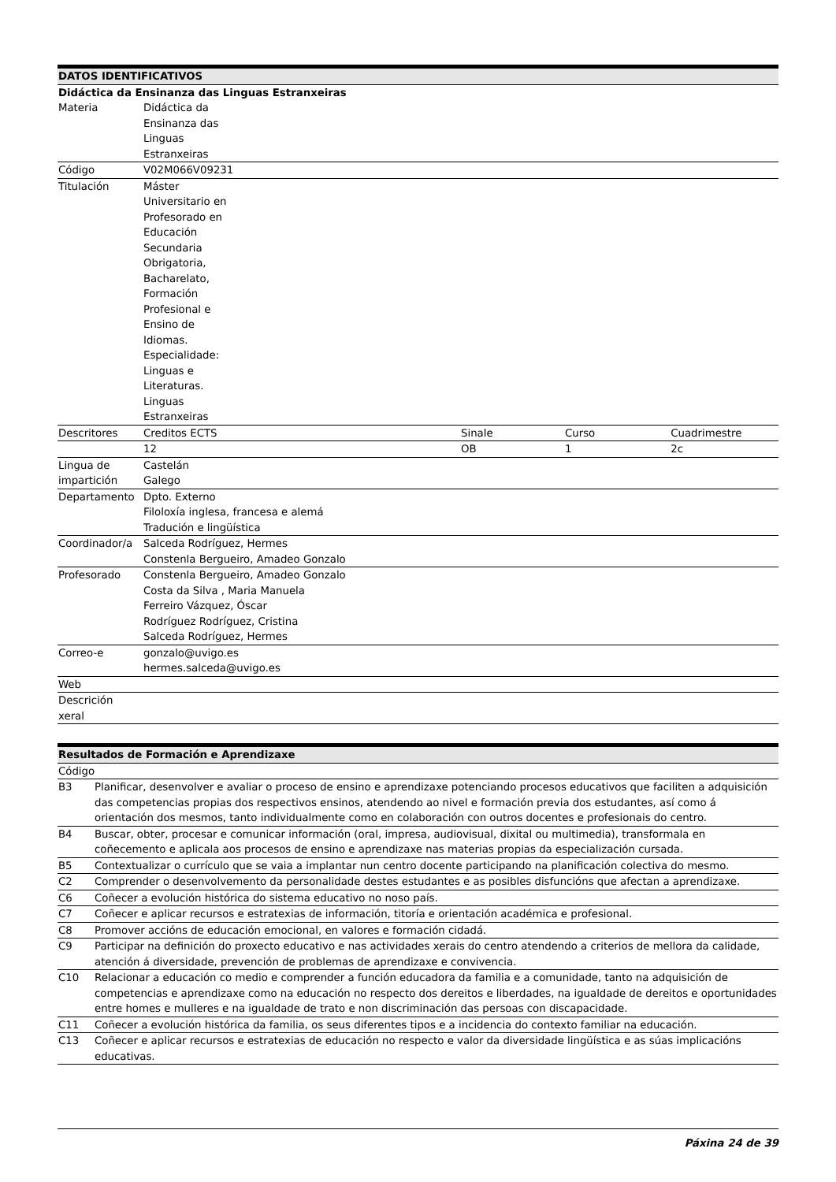| DATOS IDENTIFICATIVOS | | | | |
| --- | --- | --- | --- | --- |
| Didáctica da Ensinanza das Linguas Estranxeiras | | | | |
| Materia | Didáctica da Ensinanza das Linguas Estranxeiras | | | |
| Código | V02M066V09231 | | | |
| Titulación | Máster Universitario en Profesorado en Educación Secundaria Obrigatoria, Bacharelato, Formación Profesional e Ensino de Idiomas. Especialidade: Linguas e Literaturas. Linguas Estranxeiras | | | |
| Descritores | Creditos ECTS | | Sinale | Curso Cuadrimestre |
| | 12 | | OB | 1 2c |
| Lingua de impartición | Castelán Galego | | | |
| Departamento | Dpto. Externo Filoloxía inglesa, francesa e alemá Tradución e lingüística | | | |
| Coordinador/a | Salceda Rodríguez, Hermes Constenla Bergueiro, Amadeo Gonzalo | | | |
| Profesorado | Constenla Bergueiro, Amadeo Gonzalo Costa da Silva , Maria Manuela Ferreiro Vázquez, Óscar Rodríguez Rodríguez, Cristina Salceda Rodríguez, Hermes | | | |
| Correo-e | gonzalo@uvigo.es hermes.salceda@uvigo.es | | | |
| Web | | | | |
| Descrición xeral | | | | |
| Resultados de Formación e Aprendizaxe | |
| --- | --- |
| Código | |
| B3 | Planificar, desenvolver e avaliar o proceso de ensino e aprendizaxe potenciando procesos educativos que faciliten a adquisición das competencias propias dos respectivos ensinos, atendendo ao nivel e formación previa dos estudantes, así como á orientación dos mesmos, tanto individualmente como en colaboración con outros docentes e profesionais do centro. |
| B4 | Buscar, obter, procesar e comunicar información (oral, impresa, audiovisual, dixital ou multimedia), transformala en coñecemento e aplicala aos procesos de ensino e aprendizaxe nas materias propias da especialización cursada. |
| B5 | Contextualizar o currículo que se vaia a implantar nun centro docente participando na planificación colectiva do mesmo. |
| C2 | Comprender o desenvolvemento da personalidade destes estudantes e as posibles disfuncións que afectan a aprendizaxe. |
| C6 | Coñecer a evolución histórica do sistema educativo no noso país. |
| C7 | Coñecer e aplicar recursos e estratexias de información, titoría e orientación académica e profesional. |
| C8 | Promover accións de educación emocional, en valores e formación cidadá. |
| C9 | Participar na definición do proxecto educativo e nas actividades xerais do centro atendendo a criterios de mellora da calidade, atención á diversidade, prevención de problemas de aprendizaxe e convivencia. |
| C10 | Relacionar a educación co medio e comprender a función educadora da familia e a comunidade, tanto na adquisición de competencias e aprendizaxe como na educación no respecto dos dereitos e liberdades, na igualdade de dereitos e oportunidades entre homes e mulleres e na igualdade de trato e non discriminación das persoas con discapacidade. |
| C11 | Coñecer a evolución histórica da familia, os seus diferentes tipos e a incidencia do contexto familiar na educación. |
| C13 | Coñecer e aplicar recursos e estratexias de educación no respecto e valor da diversidade lingüística e as súas implicacións educativas. |
Páxina 24 de 39